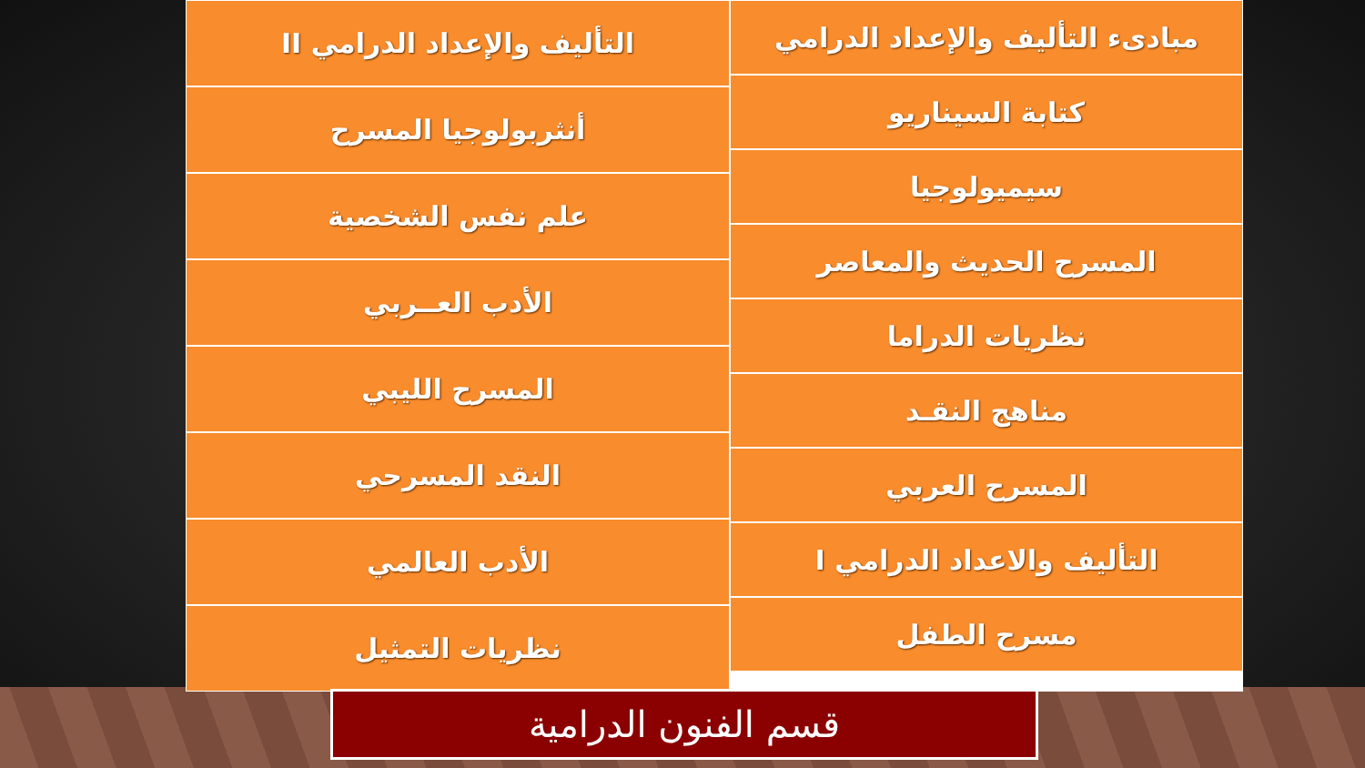مبادىء التأليف والإعداد الدرامي
كتابة السيناريو
سيميولوجيا
المسرح الحديث والمعاصر
نظريات الدراما
مناهج النقـد
المسرح العربي
التأليف والاعداد الدرامي I
مسرح الطفل
التأليف والإعداد الدرامي II
أنثربولوجيا المسرح
علم نفس الشخصية
الأدب العــربي
المسرح الليبي
النقد المسرحي
الأدب العالمي
نظريات التمثيل
قسم الفنون الدرامية